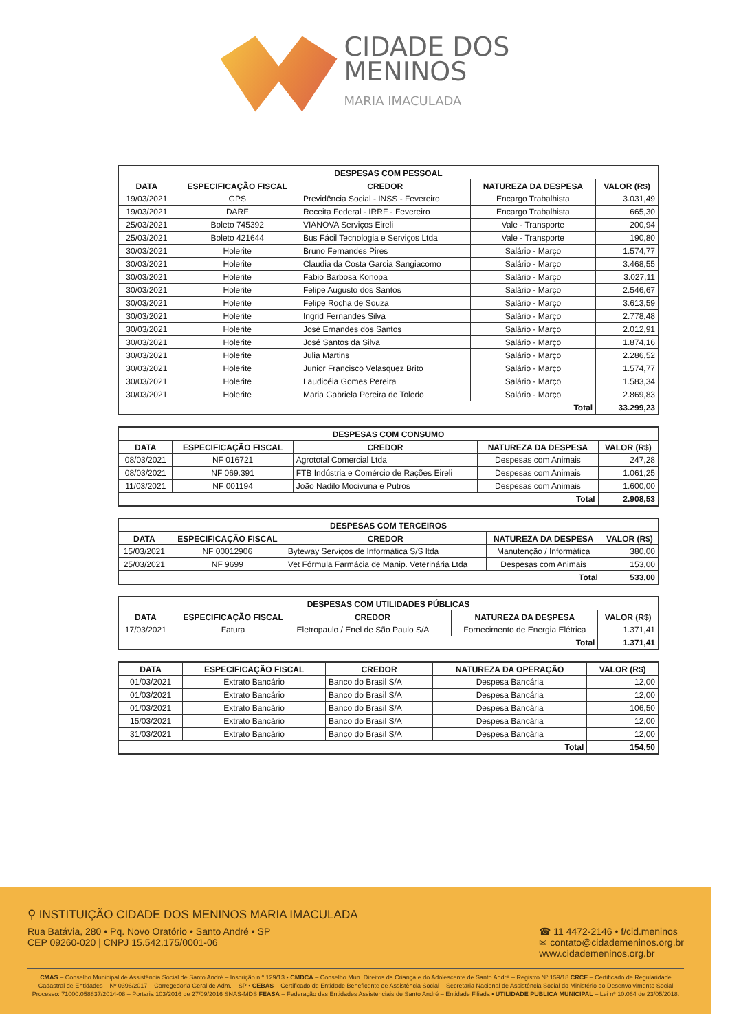CIDADE DOS
MENINOS
MARIA IMACULADA
| DESPESAS COM PESSOAL | | | | |
| --- | --- | --- | --- | --- |
| DATA | ESPECIFICAÇÃO FISCAL | CREDOR | NATUREZA DA DESPESA | VALOR (R$) |
| 19/03/2021 | GPS | Previdência Social - INSS - Fevereiro | Encargo Trabalhista | 3.031,49 |
| 19/03/2021 | DARF | Receita Federal - IRRF - Fevereiro | Encargo Trabalhista | 665,30 |
| 25/03/2021 | Boleto 745392 | VIANOVA Serviços Eireli | Vale - Transporte | 200,94 |
| 25/03/2021 | Boleto 421644 | Bus Fácil Tecnologia e Serviços Ltda | Vale - Transporte | 190,80 |
| 30/03/2021 | Holerite | Bruno Fernandes Pires | Salário - Março | 1.574,77 |
| 30/03/2021 | Holerite | Claudia da Costa Garcia Sangiacomo | Salário - Março | 3.468,55 |
| 30/03/2021 | Holerite | Fabio Barbosa Konopa | Salário - Março | 3.027,11 |
| 30/03/2021 | Holerite | Felipe Augusto dos Santos | Salário - Março | 2.546,67 |
| 30/03/2021 | Holerite | Felipe Rocha de Souza | Salário - Março | 3.613,59 |
| 30/03/2021 | Holerite | Ingrid Fernandes Silva | Salário - Março | 2.778,48 |
| 30/03/2021 | Holerite | José Ernandes dos Santos | Salário - Março | 2.012,91 |
| 30/03/2021 | Holerite | José Santos da Silva | Salário - Março | 1.874,16 |
| 30/03/2021 | Holerite | Julia Martins | Salário - Março | 2.286,52 |
| 30/03/2021 | Holerite | Junior Francisco Velasquez Brito | Salário - Março | 1.574,77 |
| 30/03/2021 | Holerite | Laudicéia Gomes Pereira | Salário - Março | 1.583,34 |
| 30/03/2021 | Holerite | Maria Gabriela Pereira de Toledo | Salário - Março | 2.869,83 |
| Total | | | | 33.299,23 |
| DESPESAS COM CONSUMO | | | | |
| --- | --- | --- | --- | --- |
| DATA | ESPECIFICAÇÃO FISCAL | CREDOR | NATUREZA DA DESPESA | VALOR (R$) |
| 08/03/2021 | NF 016721 | Agrototal Comercial Ltda | Despesas com Animais | 247,28 |
| 08/03/2021 | NF 069.391 | FTB Indústria e Comércio de Rações Eireli | Despesas com Animais | 1.061,25 |
| 11/03/2021 | NF 001194 | João Nadilo Mocivuna e Putros | Despesas com Animais | 1.600,00 |
| Total | | | | 2.908,53 |
| DESPESAS COM TERCEIROS | | | | |
| --- | --- | --- | --- | --- |
| DATA | ESPECIFICAÇÃO FISCAL | CREDOR | NATUREZA DA DESPESA | VALOR (R$) |
| 15/03/2021 | NF 00012906 | Byteway Serviços de Informática S/S ltda | Manutenção / Informática | 380,00 |
| 25/03/2021 | NF 9699 | Vet Fórmula Farmácia de Manip. Veterinária Ltda | Despesas com Animais | 153,00 |
| Total | | | | 533,00 |
| DESPESAS COM UTILIDADES PÚBLICAS | | | | |
| --- | --- | --- | --- | --- |
| DATA | ESPECIFICAÇÃO FISCAL | CREDOR | NATUREZA DA DESPESA | VALOR (R$) |
| 17/03/2021 | Fatura | Eletropaulo / Enel de São Paulo S/A | Fornecimento de Energia Elétrica | 1.371,41 |
| Total | | | | 1.371,41 |
| DATA | ESPECIFICAÇÃO FISCAL | CREDOR | NATUREZA DA OPERAÇÃO | VALOR (R$) |
| --- | --- | --- | --- | --- |
| 01/03/2021 | Extrato Bancário | Banco do Brasil S/A | Despesa Bancária | 12,00 |
| 01/03/2021 | Extrato Bancário | Banco do Brasil S/A | Despesa Bancária | 12,00 |
| 01/03/2021 | Extrato Bancário | Banco do Brasil S/A | Despesa Bancária | 106,50 |
| 15/03/2021 | Extrato Bancário | Banco do Brasil S/A | Despesa Bancária | 12,00 |
| 31/03/2021 | Extrato Bancário | Banco do Brasil S/A | Despesa Bancária | 12,00 |
| Total | | | | 154,50 |
⚲ INSTITUIÇÃO CIDADE DOS MENINOS MARIA IMACULADA
Rua Batávia, 280 • Pq. Novo Oratório • Santo André • SP
CEP 09260-020 | CNPJ 15.542.175/0001-06
☎ 11 4472-2146 • f/cid.meninos
✉ contato@cidademeninos.org.br
www.cidademeninos.org.br
CMAS – Conselho Municipal de Assistência Social de Santo André – Inscrição n.º 129/13 • CMDCA – Conselho Mun. Direitos da Criança e do Adolescente de Santo André – Registro Nº 159/18 CRCE – Certificado de Regularidade Cadastral de Entidades – Nº 0396/2017 – Corregedoria Geral de Adm. – SP • CEBAS – Certificado de Entidade Beneficente de Assistência Social – Secretaria Nacional de Assistência Social do Ministério do Desenvolvimento Social Processo: 71000.058837/2014-08 – Portaria 103/2016 de 27/09/2016 SNAS-MDS FEASA – Federação das Entidades Assistenciais de Santo André – Entidade Filiada • UTILIDADE PUBLICA MUNICIPAL – Lei nº 10.064 de 23/05/2018.